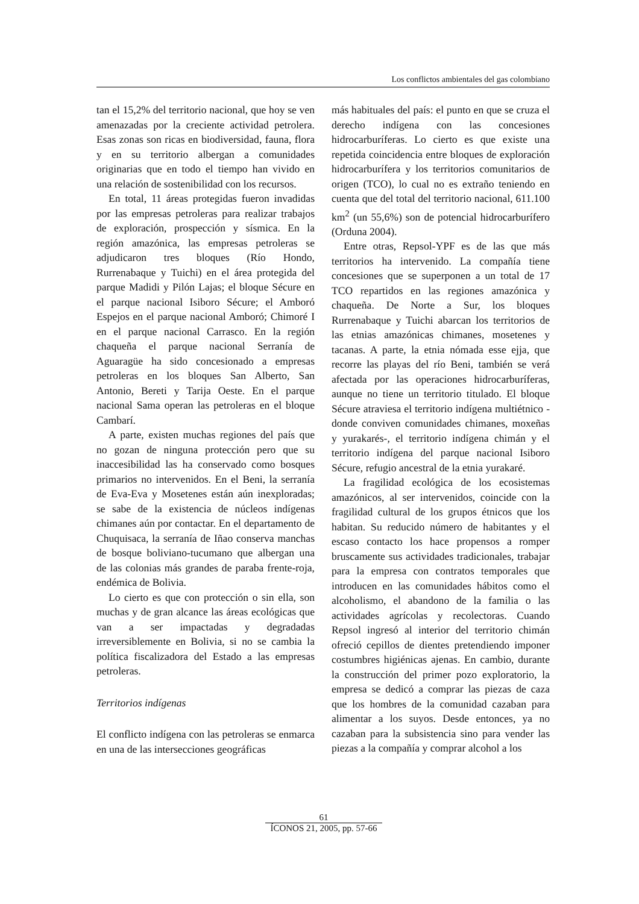Los conflictos ambientales del gas colombiano
tan el 15,2% del territorio nacional, que hoy se ven amenazadas por la creciente actividad petrolera. Esas zonas son ricas en biodiversidad, fauna, flora y en su territorio albergan a comunidades originarias que en todo el tiempo han vivido en una relación de sostenibilidad con los recursos.
En total, 11 áreas protegidas fueron invadidas por las empresas petroleras para realizar trabajos de exploración, prospección y sísmica. En la región amazónica, las empresas petroleras se adjudicaron tres bloques (Río Hondo, Rurrenabaque y Tuichi) en el área protegida del parque Madidi y Pilón Lajas; el bloque Sécure en el parque nacional Isiboro Sécure; el Amboró Espejos en el parque nacional Amboró; Chimoré I en el parque nacional Carrasco. En la región chaqueña el parque nacional Serranía de Aguaragüe ha sido concesionado a empresas petroleras en los bloques San Alberto, San Antonio, Bereti y Tarija Oeste. En el parque nacional Sama operan las petroleras en el bloque Cambarí.
A parte, existen muchas regiones del país que no gozan de ninguna protección pero que su inaccesibilidad las ha conservado como bosques primarios no intervenidos. En el Beni, la serranía de Eva-Eva y Mosetenes están aún inexploradas; se sabe de la existencia de núcleos indígenas chimanes aún por contactar. En el departamento de Chuquisaca, la serranía de Iñao conserva manchas de bosque boliviano-tucumano que albergan una de las colonias más grandes de paraba frente-roja, endémica de Bolivia.
Lo cierto es que con protección o sin ella, son muchas y de gran alcance las áreas ecológicas que van a ser impactadas y degradadas irreversiblemente en Bolivia, si no se cambia la política fiscalizadora del Estado a las empresas petroleras.
Territorios indígenas
El conflicto indígena con las petroleras se enmarca en una de las intersecciones geográficas
más habituales del país: el punto en que se cruza el derecho indígena con las concesiones hidrocarburíferas. Lo cierto es que existe una repetida coincidencia entre bloques de exploración hidrocarburífera y los territorios comunitarios de origen (TCO), lo cual no es extraño teniendo en cuenta que del total del territorio nacional, 611.100 km<sup>2</sup> (un 55,6%) son de potencial hidrocarburífero (Orduna 2004).
Entre otras, Repsol-YPF es de las que más territorios ha intervenido. La compañía tiene concesiones que se superponen a un total de 17 TCO repartidos en las regiones amazónica y chaqueña. De Norte a Sur, los bloques Rurrenabaque y Tuichi abarcan los territorios de las etnias amazónicas chimanes, mosetenes y tacanas. A parte, la etnia nómada esse ejja, que recorre las playas del río Beni, también se verá afectada por las operaciones hidrocarburíferas, aunque no tiene un territorio titulado. El bloque Sécure atraviesa el territorio indígena multiétnico -donde conviven comunidades chimanes, moxeñas y yurakarés-, el territorio indígena chimán y el territorio indígena del parque nacional Isiboro Sécure, refugio ancestral de la etnia yurakaré.
La fragilidad ecológica de los ecosistemas amazónicos, al ser intervenidos, coincide con la fragilidad cultural de los grupos étnicos que los habitan. Su reducido número de habitantes y el escaso contacto los hace propensos a romper bruscamente sus actividades tradicionales, trabajar para la empresa con contratos temporales que introducen en las comunidades hábitos como el alcoholismo, el abandono de la familia o las actividades agrícolas y recolectoras. Cuando Repsol ingresó al interior del territorio chimán ofreció cepillos de dientes pretendiendo imponer costumbres higiénicas ajenas. En cambio, durante la construcción del primer pozo exploratorio, la empresa se dedicó a comprar las piezas de caza que los hombres de la comunidad cazaban para alimentar a los suyos. Desde entonces, ya no cazaban para la subsistencia sino para vender las piezas a la compañía y comprar alcohol a los
61
ÍCONOS 21, 2005, pp. 57-66